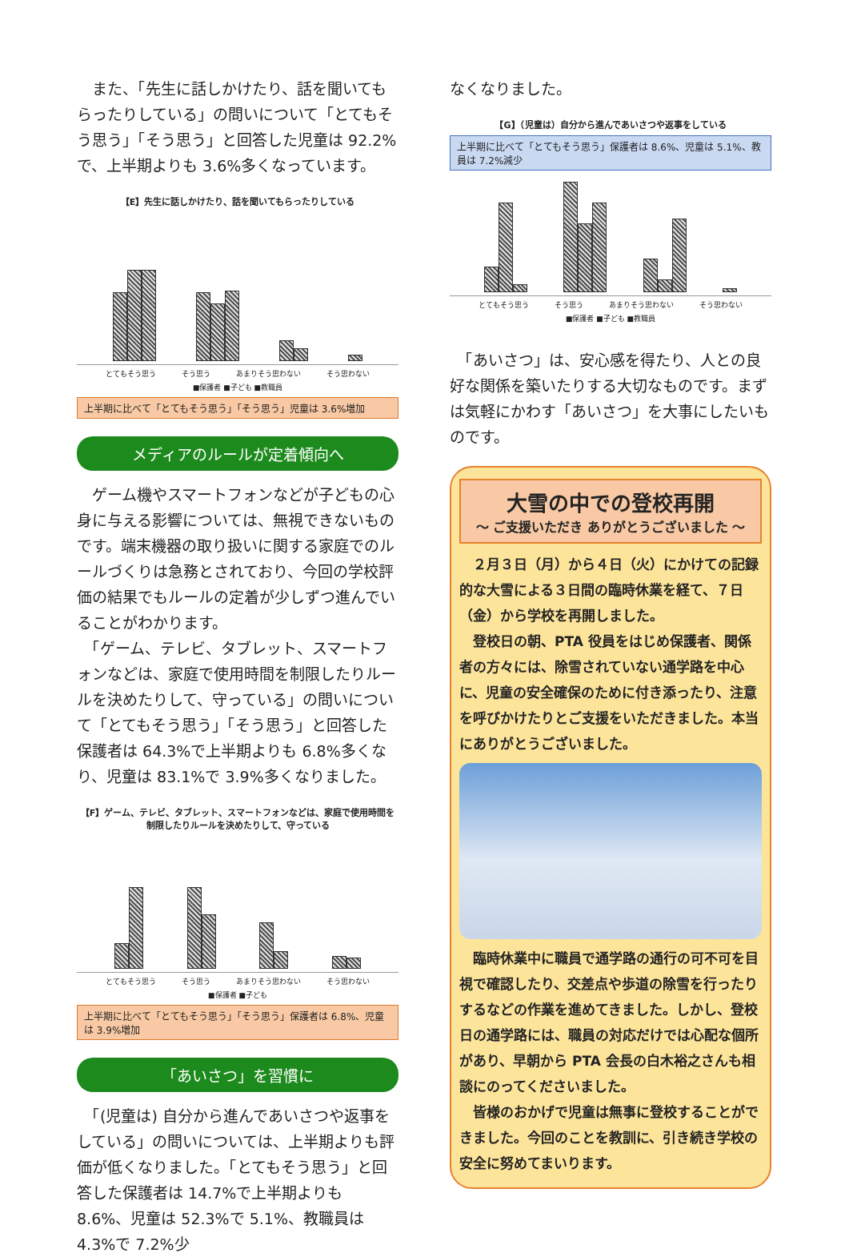また、「先生に話しかけたり、話を聞いてもらったりしている」の問いについて「とてもそう思う」「そう思う」と回答した児童は 92.2%で、上半期よりも 3.6%多くなっています。
【E】先生に話しかけたり、話を聞いてもらったりしている
とてもそう思う そう思う あまりそう思わない そう思わない
■保護者 ■子ども ■教職員
上半期に比べて「とてもそう思う」「そう思う」児童は 3.6%増加
メディアのルールが定着傾向へ
　ゲーム機やスマートフォンなどが子どもの心身に与える影響については、無視できないものです。端末機器の取り扱いに関する家庭でのルールづくりは急務とされており、今回の学校評価の結果でもルールの定着が少しずつ進んでいることがわかります。
　「ゲーム、テレビ、タブレット、スマートフォンなどは、家庭で使用時間を制限したりルールを決めたりして、守っている」の問いについて「とてもそう思う」「そう思う」と回答した保護者は 64.3%で上半期よりも 6.8%多くなり、児童は 83.1%で 3.9%多くなりました。
【F】ゲーム、テレビ、タブレット、スマートフォンなどは、家庭で使用時間を制限したりルールを決めたりして、守っている
とてもそう思う そう思う あまりそう思わない そう思わない
■保護者 ■子ども
上半期に比べて「とてもそう思う」「そう思う」保護者は 6.8%、児童は 3.9%増加
「あいさつ」を習慣に
　「(児童は) 自分から進んであいさつや返事をしている」の問いについては、上半期よりも評価が低くなりました。「とてもそう思う」と回答した保護者は 14.7%で上半期よりも 8.6%、児童は 52.3%で 5.1%、教職員は 4.3%で 7.2%少
なくなりました。
【G】（児童は）自分から進んであいさつや返事をしている
上半期に比べて「とてもそう思う」保護者は 8.6%、児童は 5.1%、教員は 7.2%減少
とてもそう思う そう思う あまりそう思わない そう思わない
■保護者 ■子ども ■教職員
　「あいさつ」は、安心感を得たり、人との良好な関係を築いたりする大切なものです。まずは気軽にかわす「あいさつ」を大事にしたいものです。
大雪の中での登校再開
～ ご支援いただき ありがとうございました ～
　２月３日（月）から４日（火）にかけての記録的な大雪による３日間の臨時休業を経て、７日（金）から学校を再開しました。
　登校日の朝、PTA 役員をはじめ保護者、関係者の方々には、除雪されていない通学路を中心に、児童の安全確保のために付き添ったり、注意を呼びかけたりとご支援をいただきました。本当にありがとうございました。
　臨時休業中に職員で通学路の通行の可不可を目視で確認したり、交差点や歩道の除雪を行ったりするなどの作業を進めてきました。しかし、登校日の通学路には、職員の対応だけでは心配な個所があり、早朝から PTA 会長の白木裕之さんも相談にのってくださいました。
　皆様のおかげで児童は無事に登校することができました。今回のことを教訓に、引き続き学校の安全に努めてまいります。